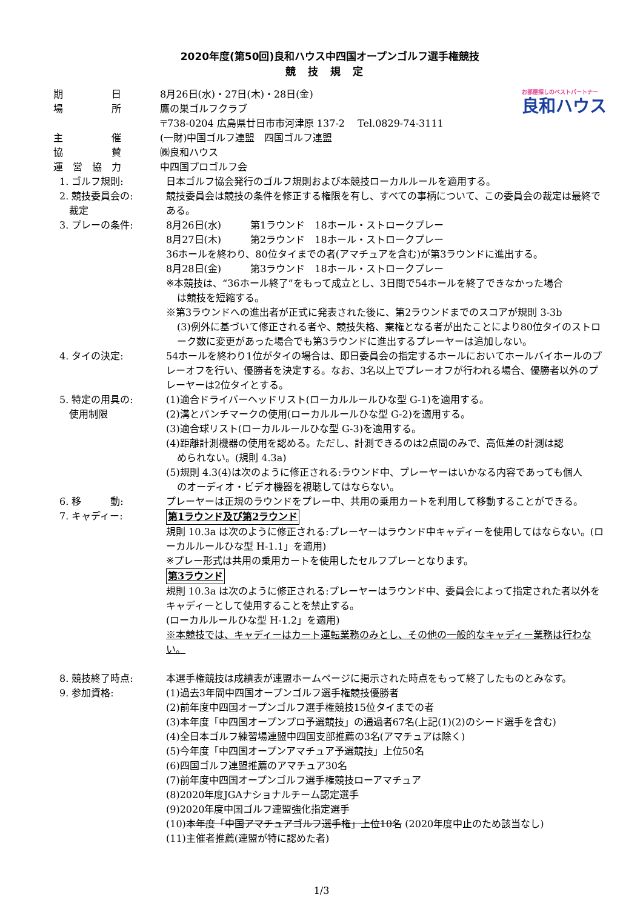2020年度(第50回)良和ハウス中四国オープンゴルフ選手権競技
競技規定
お部屋探しのベストパートナー
良和ハウス
期　　　　　日 8月26日(水)・27日(木)・28日(金)
場　　　　　所 鷹の巣ゴルフクラブ
〒738-0204 広島県廿日市市河津原 137-2　 Tel.0829-74-3111
主　　　　　催 (一財)中国ゴルフ連盟　四国ゴルフ連盟
協　　　　　賛 ㈱良和ハウス
運　営　協　力 中四国プロゴルフ会
1. ゴルフ規則: 日本ゴルフ協会発行のゴルフ規則および本競技ローカルルールを適用する。
2. 競技委員会の:
　裁定
競技委員会は競技の条件を修正する権限を有し、すべての事柄について、この委員会の裁定は最終である。
3. プレーの条件: 8月26日(水)　　　第1ラウンド　18ホール・ストロークプレー
8月27日(木)　　　第2ラウンド　18ホール・ストロークプレー
36ホールを終わり、80位タイまでの者(アマチュアを含む)が第3ラウンドに進出する。
8月28日(金)　　　第3ラウンド　18ホール・ストロークプレー
※本競技は、“36ホール終了”をもって成立とし、3日間で54ホールを終了できなかった場合
は競技を短縮する。
※第3ラウンドへの進出者が正式に発表された後に、第2ラウンドまでのスコアが規則 3-3b
(3)例外に基づいて修正される者や、競技失格、棄権となる者が出たことにより80位タイのストローク数に変更があった場合でも第3ラウンドに進出するプレーヤーは追加しない。
4. タイの決定: 54ホールを終わり1位がタイの場合は、即日委員会の指定するホールにおいてホールバイホールのプレーオフを行い、優勝者を決定する。なお、3名以上でプレーオフが行われる場合、優勝者以外のプレーヤーは2位タイとする。
5. 特定の用具の:
　使用制限
(1)適合ドライバーヘッドリスト(ローカルルールひな型 G-1)を適用する。
(2)溝とパンチマークの使用(ローカルルールひな型 G-2)を適用する。
(3)適合球リスト(ローカルルールひな型 G-3)を適用する。
(4)距離計測機器の使用を認める。ただし、計測できるのは2点間のみで、高低差の計測は認
められない。(規則 4.3a)
(5)規則 4.3(4)は次のように修正される:ラウンド中、プレーヤーはいかなる内容であっても個人
のオーディオ・ビデオ機器を視聴してはならない。
6. 移　　　動: プレーヤーは正規のラウンドをプレー中、共用の乗用カートを利用して移動することができる。
7. キャディー: 第1ラウンド及び第2ラウンド
規則 10.3a は次のように修正される:プレーヤーはラウンド中キャディーを使用してはならない。(ローカルルールひな型 H-1.1」を適用)
※プレー形式は共用の乗用カートを使用したセルフプレーとなります。
第3ラウンド
規則 10.3a は次のように修正される:プレーヤーはラウンド中、委員会によって指定された者以外をキャディーとして使用することを禁止する。
(ローカルルールひな型 H-1.2」を適用)
※本競技では、キャディーはカート運転業務のみとし、その他の一般的なキャディー業務は行わない。
8. 競技終了時点: 本選手権競技は成績表が連盟ホームページに掲示された時点をもって終了したものとみなす。
9. 参加資格: (1)過去3年間中四国オープンゴルフ選手権競技優勝者
(2)前年度中四国オープンゴルフ選手権競技15位タイまでの者
(3)本年度「中四国オープンプロ予選競技」の通過者67名(上記(1)(2)のシード選手を含む)
(4)全日本ゴルフ練習場連盟中四国支部推薦の3名(アマチュアは除く)
(5)今年度「中四国オープンアマチュア予選競技」上位50名
(6)四国ゴルフ連盟推薦のアマチュア30名
(7)前年度中四国オープンゴルフ選手権競技ローアマチュア
(8)2020年度JGAナショナルチーム認定選手
(9)2020年度中国ゴルフ連盟強化指定選手
(10)本年度「中国アマチュアゴルフ選手権」上位10名 (2020年度中止のため該当なし)
(11)主催者推薦(連盟が特に認めた者)
1/3